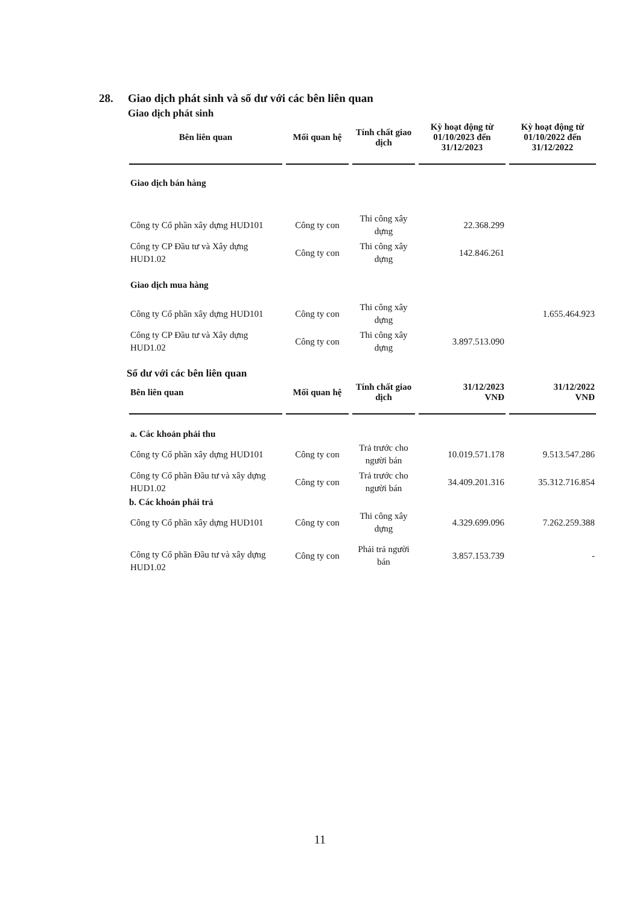28. Giao dịch phát sinh và số dư với các bên liên quan
Giao dịch phát sinh
| Bên liên quan | Mối quan hệ | Tính chất giao dịch | Kỳ hoạt động từ 01/10/2023 đến 31/12/2023 | Kỳ hoạt động từ 01/10/2022 đến 31/12/2022 |
| --- | --- | --- | --- | --- |
| Giao dịch bán hàng | | | | |
| Công ty Cổ phần xây dựng HUD101 | Công ty con | Thi công xây dựng | 22.368.299 | |
| Công ty CP Đầu tư và Xây dựng HUD1.02 | Công ty con | Thi công xây dựng | 142.846.261 | |
| Giao dịch mua hàng | | | | |
| Công ty Cổ phần xây dựng HUD101 | Công ty con | Thi công xây dựng | | 1.655.464.923 |
| Công ty CP Đầu tư và Xây dựng HUD1.02 | Công ty con | Thi công xây dựng | 3.897.513.090 | |
Số dư với các bên liên quan
| Bên liên quan | Mối quan hệ | Tính chất giao dịch | 31/12/2023 VNĐ | 31/12/2022 VNĐ |
| --- | --- | --- | --- | --- |
| a. Các khoản phải thu | | | | |
| Công ty Cổ phần xây dựng HUD101 | Công ty con | Trả trước cho người bán | 10.019.571.178 | 9.513.547.286 |
| Công ty Cổ phần Đầu tư và xây dựng HUD1.02 | Công ty con | Trả trước cho người bán | 34.409.201.316 | 35.312.716.854 |
| b. Các khoản phải trả | | | | |
| Công ty Cổ phần xây dựng HUD101 | Công ty con | Thi công xây dựng | 4.329.699.096 | 7.262.259.388 |
| Công ty Cổ phần Đầu tư và xây dựng HUD1.02 | Công ty con | Phải trả người bán | 3.857.153.739 | - |
11